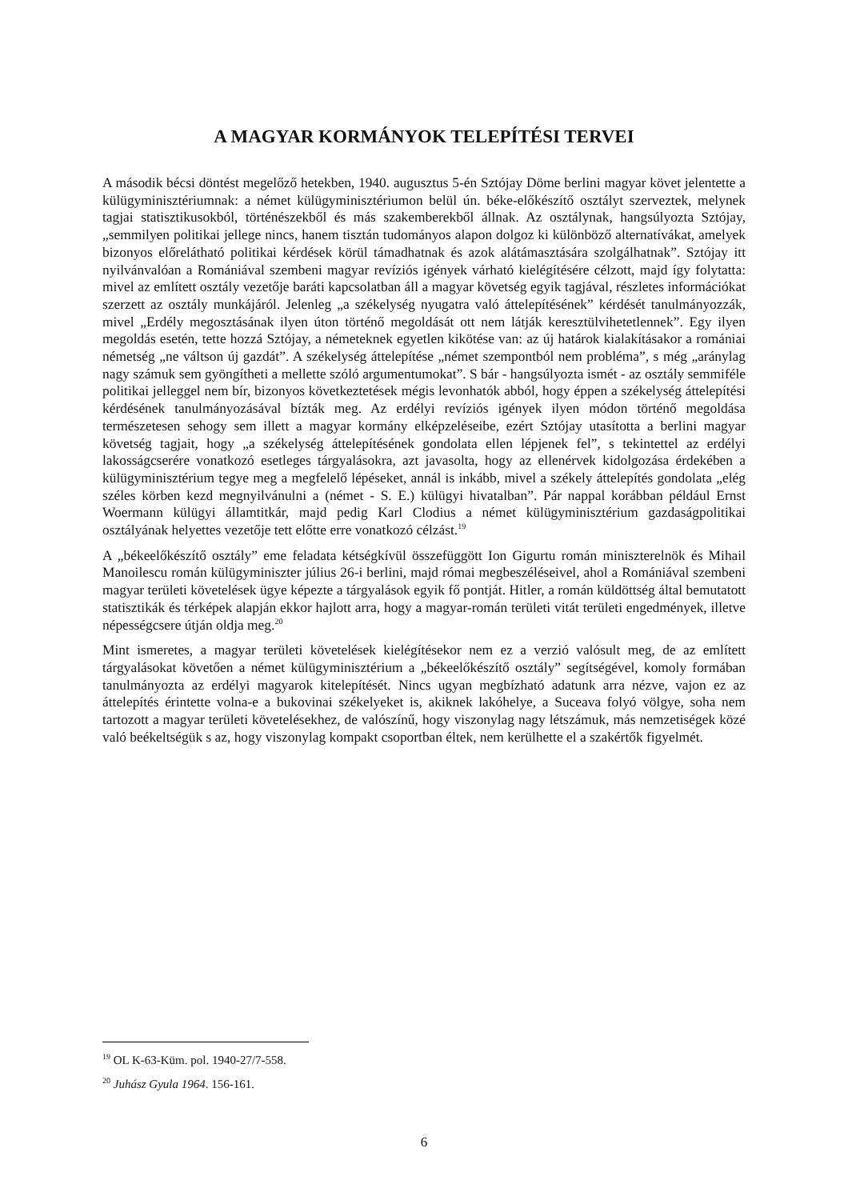A MAGYAR KORMÁNYOK TELEPÍTÉSI TERVEI
A második bécsi döntést megelőző hetekben, 1940. augusztus 5-én Sztójay Döme berlini magyar követ jelentette a külügyminisztériumnak: a német külügyminisztériumon belül ún. béke-előkészítő osztályt szerveztek, melynek tagjai statisztikusokból, történészekből és más szakemberekből állnak. Az osztálynak, hangsúlyozta Sztójay, „semmilyen politikai jellege nincs, hanem tisztán tudományos alapon dolgoz ki különböző alternatívákat, amelyek bizonyos előrelátható politikai kérdések körül támadhatnak és azok alátámasztására szolgálhatnak”. Sztójay itt nyilvánvalóan a Romániával szembeni magyar revíziós igények várható kielégítésére célzott, majd így folytatta: mivel az említett osztály vezetője baráti kapcsolatban áll a magyar követség egyik tagjával, részletes információkat szerzett az osztály munkájáról. Jelenleg „a székelység nyugatra való áttelepítésének” kérdését tanulmányozzák, mivel „Erdély megosztásának ilyen úton történő megoldását ott nem látják keresztülvihetetlennek”. Egy ilyen megoldás esetén, tette hozzá Sztójay, a németeknek egyetlen kikötése van: az új határok kialakításakor a romániai németség „ne váltson új gazdát”. A székelység áttelepítése „német szempontból nem probléma”, s még „aránylag nagy számuk sem gyöngítheti a mellette szóló argumentumokat”. S bár - hangsúlyozta ismét - az osztály semmiféle politikai jelleggel nem bír, bizonyos következtetések mégis levonhatók abból, hogy éppen a székelység áttelepítési kérdésének tanulmányozásával bízták meg. Az erdélyi revíziós igények ilyen módon történő megoldása természetesen sehogy sem illett a magyar kormány elképzeléseibe, ezért Sztójay utasította a berlini magyar követség tagjait, hogy „a székelység áttelepítésének gondolata ellen lépjenek fel”, s tekintettel az erdélyi lakosságcserére vonatkozó esetleges tárgyalásokra, azt javasolta, hogy az ellenérvek kidolgozása érdekében a külügyminisztérium tegye meg a megfelelő lépéseket, annál is inkább, mivel a székely áttelepítés gondolata „elég széles körben kezd megnyilvánulni a (német - S. E.) külügyi hivatalban”. Pár nappal korábban például Ernst Woermann külügyi államtitkár, majd pedig Karl Clodius a német külügyminisztérium gazdaságpolitikai osztályának helyettes vezetője tett előtte erre vonatkozó célzást.<sup>19</sup>
A „békeelőkészítő osztály” eme feladata kétségkívül összefüggött Ion Gigurtu román miniszterelnök és Mihail Manoilescu román külügyminiszter július 26-i berlini, majd római megbeszéléseivel, ahol a Romániával szembeni magyar területi követelések ügye képezte a tárgyalások egyik fő pontját. Hitler, a román küldöttség által bemutatott statisztikák és térképek alapján ekkor hajlott arra, hogy a magyar-román területi vitát területi engedmények, illetve népességcsere útján oldja meg.<sup>20</sup>
Mint ismeretes, a magyar területi követelések kielégítésekor nem ez a verzió valósult meg, de az említett tárgyalásokat követően a német külügyminisztérium a „békeelőkészítő osztály” segítségével, komoly formában tanulmányozta az erdélyi magyarok kitelepítését. Nincs ugyan megbízható adatunk arra nézve, vajon ez az áttelepítés érintette volna-e a bukovinai székelyeket is, akiknek lakóhelye, a Suceava folyó völgye, soha nem tartozott a magyar területi követelésekhez, de valószínű, hogy viszonylag nagy létszámuk, más nemzetiségek közé való beékeltségük s az, hogy viszonylag kompakt csoportban éltek, nem kerülhette el a szakértők figyelmét.
<sup>19</sup> OL K-63-Küm. pol. 1940-27/7-558.
<sup>20</sup> Juhász Gyula 1964. 156-161.
6